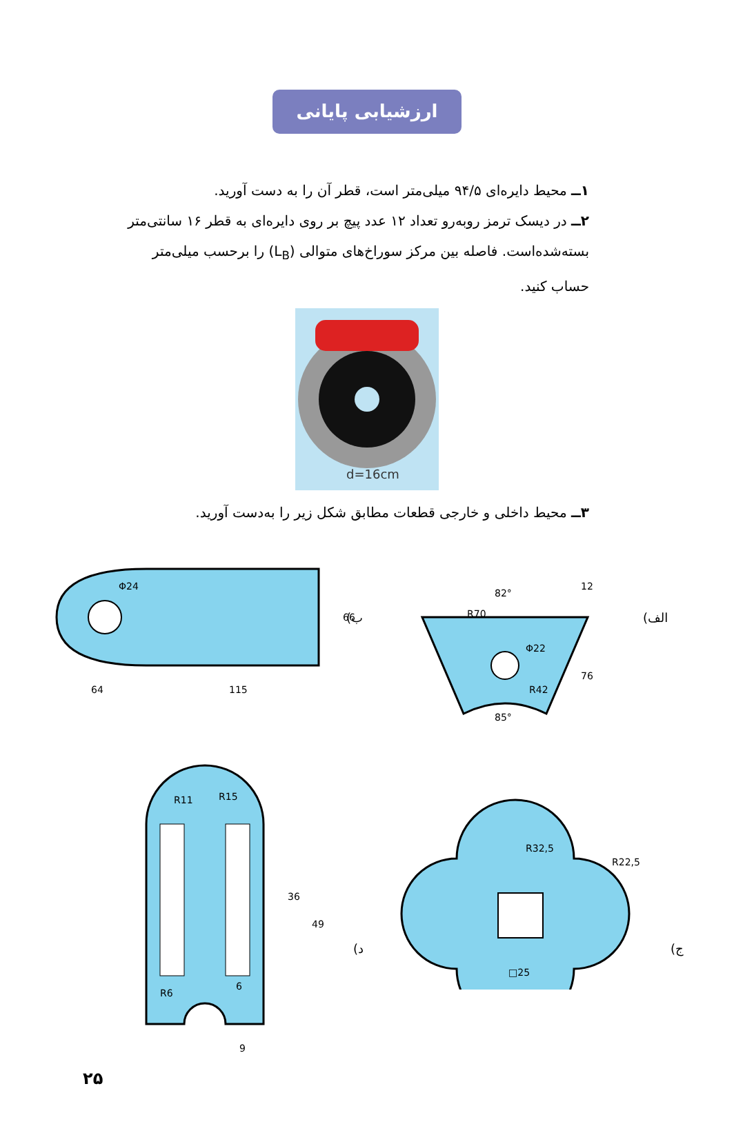ارزشیابی پایانی
۱ــ محیط دایره‌ای ۹۴/۵ میلی‌متر است، قطر آن را به دست آورید.
۲ــ در دیسک ترمز روبه‌رو تعداد ۱۲ عدد پیچ بر روی دایره‌ای به قطر ۱۶ سانتی‌متر بسته‌شده‌است. فاصله بین مرکز سوراخ‌های متوالی (L<sub>B</sub>) را برحسب میلی‌متر حساب کنید.
d=16cm
۳ــ محیط داخلی و خارجی قطعات مطابق شکل زیر را به‌دست آورید.
64
115
66
Φ24
ب)
82°
12
Φ22
R42
R70
76
85°
الف)
R11
R15
36
49
6
9
R6
د)
R32,5
R22,5
□25
ج)
۲۵